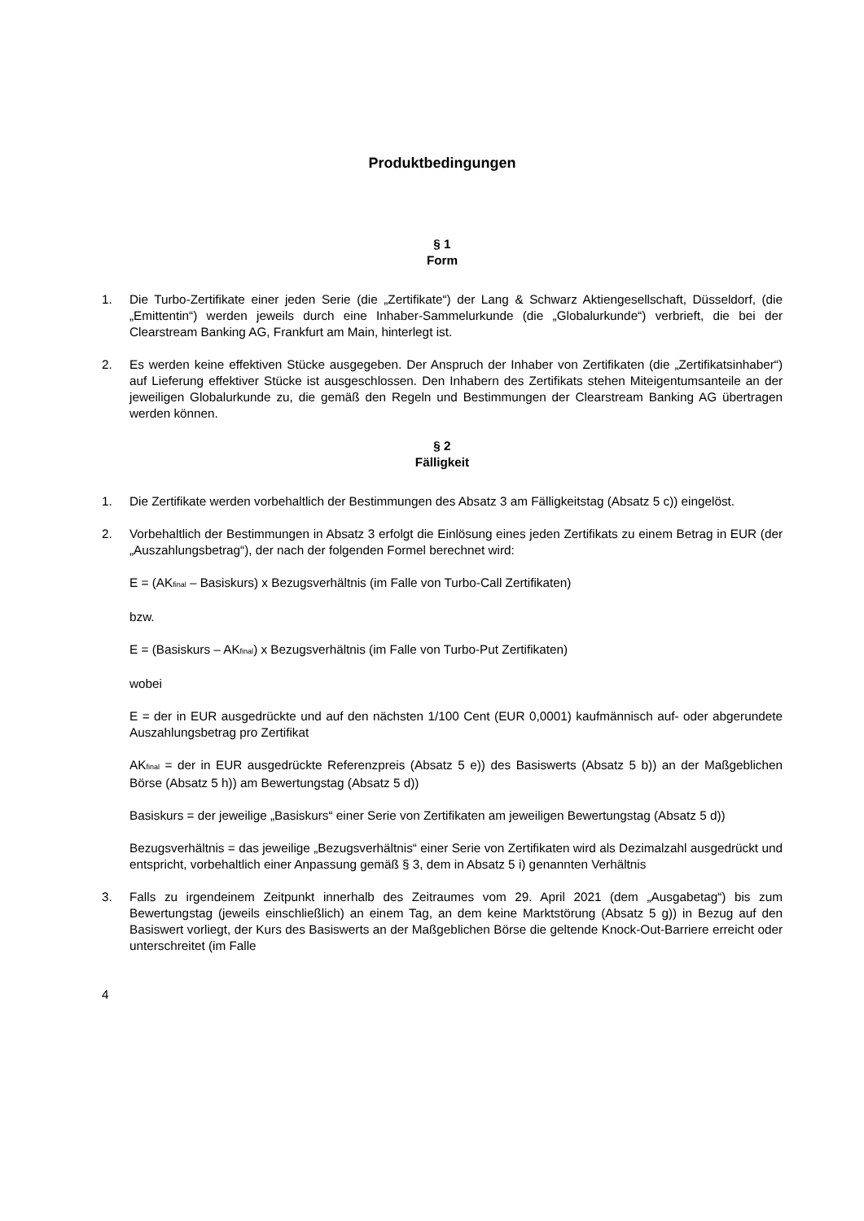Produktbedingungen
§ 1
Form
1. Die Turbo-Zertifikate einer jeden Serie (die „Zertifikate“) der Lang & Schwarz Aktiengesellschaft, Düsseldorf, (die „Emittentin“) werden jeweils durch eine Inhaber-Sammelurkunde (die „Globalurkunde“) verbrieft, die bei der Clearstream Banking AG, Frankfurt am Main, hinterlegt ist.
2. Es werden keine effektiven Stücke ausgegeben. Der Anspruch der Inhaber von Zertifikaten (die „Zertifikatsinhaber“) auf Lieferung effektiver Stücke ist ausgeschlossen. Den Inhabern des Zertifikats stehen Miteigentumsanteile an der jeweiligen Globalurkunde zu, die gemäß den Regeln und Bestimmungen der Clearstream Banking AG übertragen werden können.
§ 2
Fälligkeit
1. Die Zertifikate werden vorbehaltlich der Bestimmungen des Absatz 3 am Fälligkeitstag (Absatz 5 c)) eingelöst.
2. Vorbehaltlich der Bestimmungen in Absatz 3 erfolgt die Einlösung eines jeden Zertifikats zu einem Betrag in EUR (der „Auszahlungsbetrag“), der nach der folgenden Formel berechnet wird:
E = (AK<sub>final</sub> – Basiskurs) x Bezugsverhältnis (im Falle von Turbo-Call Zertifikaten)
bzw.
E = (Basiskurs – AK<sub>final</sub>) x Bezugsverhältnis (im Falle von Turbo-Put Zertifikaten)
wobei
E = der in EUR ausgedrückte und auf den nächsten 1/100 Cent (EUR 0,0001) kaufmännisch auf- oder abgerundete Auszahlungsbetrag pro Zertifikat
AK<sub>final</sub> = der in EUR ausgedrückte Referenzpreis (Absatz 5 e)) des Basiswerts (Absatz 5 b)) an der Maßgeblichen Börse (Absatz 5 h)) am Bewertungstag (Absatz 5 d))
Basiskurs = der jeweilige „Basiskurs“ einer Serie von Zertifikaten am jeweiligen Bewertungstag (Absatz 5 d))
Bezugsverhältnis = das jeweilige „Bezugsverhältnis“ einer Serie von Zertifikaten wird als Dezimalzahl ausgedrückt und entspricht, vorbehaltlich einer Anpassung gemäß § 3, dem in Absatz 5 i) genannten Verhältnis
3. Falls zu irgendeinem Zeitpunkt innerhalb des Zeitraumes vom 29. April 2021 (dem „Ausgabetag“) bis zum Bewertungstag (jeweils einschließlich) an einem Tag, an dem keine Marktstörung (Absatz 5 g)) in Bezug auf den Basiswert vorliegt, der Kurs des Basiswerts an der Maßgeblichen Börse die geltende Knock-Out-Barriere erreicht oder unterschreitet (im Falle
4